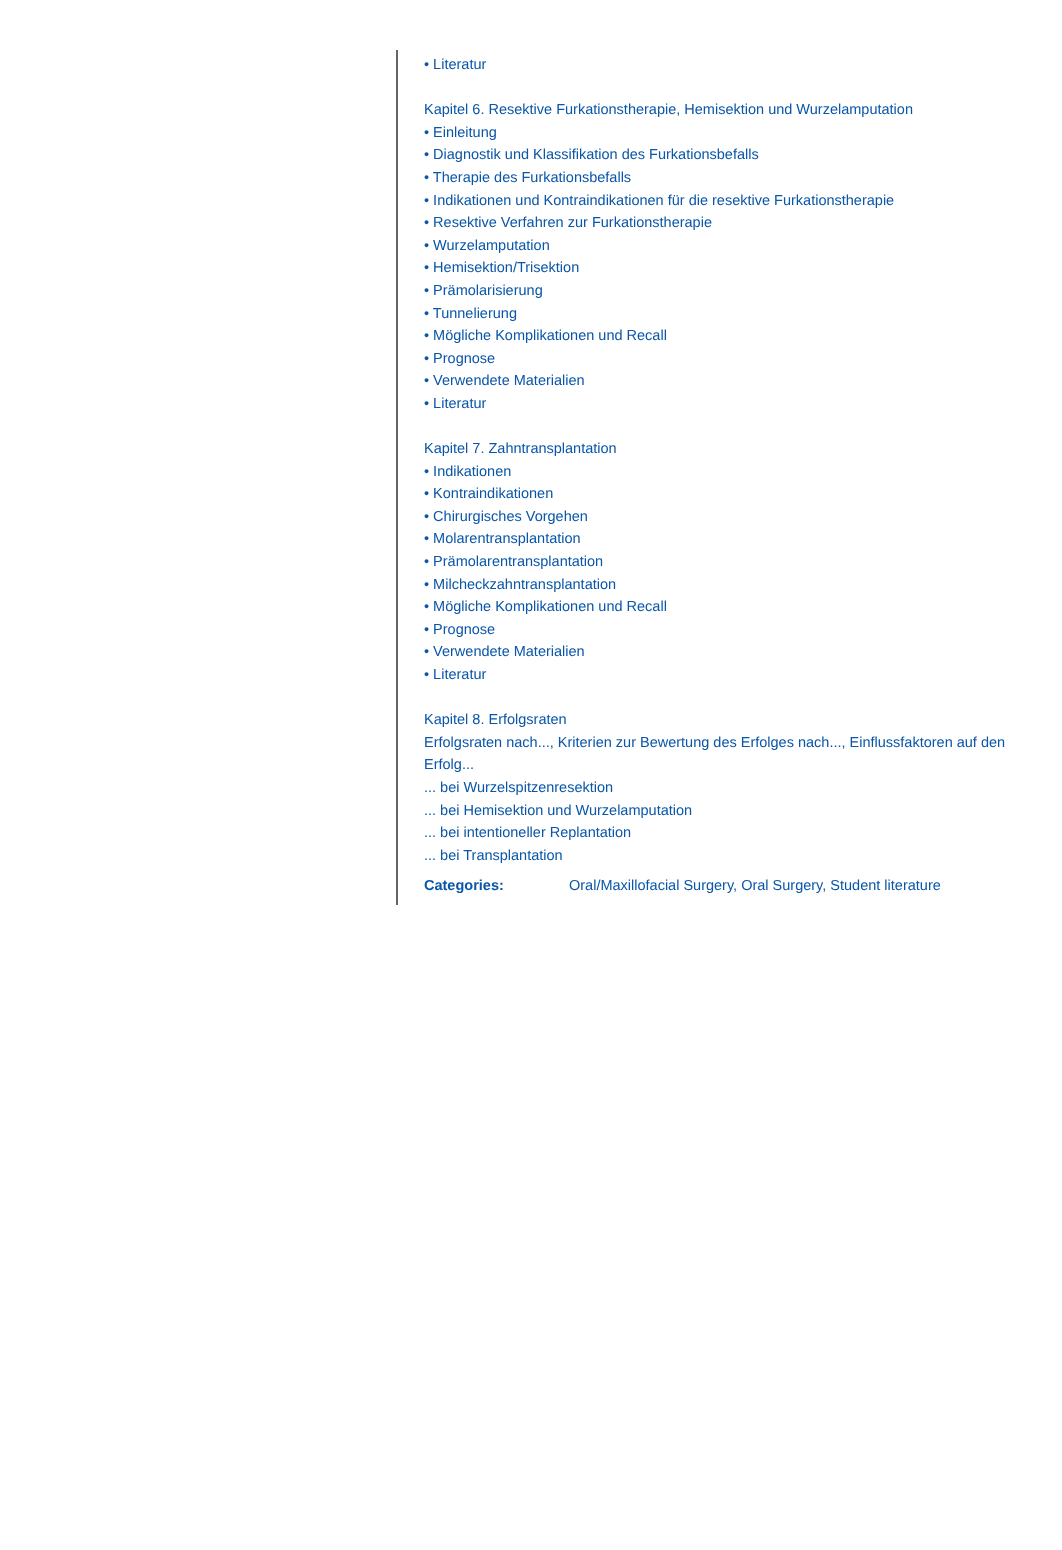• Literatur
Kapitel 6. Resektive Furkationstherapie, Hemisektion und Wurzelamputation
• Einleitung
• Diagnostik und Klassifikation des Furkationsbefalls
• Therapie des Furkationsbefalls
• Indikationen und Kontraindikationen für die resektive Furkationstherapie
• Resektive Verfahren zur Furkationstherapie
• Wurzelamputation
• Hemisektion/Trisektion
• Prämolarisierung
• Tunnelierung
• Mögliche Komplikationen und Recall
• Prognose
• Verwendete Materialien
• Literatur
Kapitel 7. Zahntransplantation
• Indikationen
• Kontraindikationen
• Chirurgisches Vorgehen
• Molarentransplantation
• Prämolarentransplantation
• Milcheckzahntransplantation
• Mögliche Komplikationen und Recall
• Prognose
• Verwendete Materialien
• Literatur
Kapitel 8. Erfolgsraten
Erfolgsraten nach..., Kriterien zur Bewertung des Erfolges nach..., Einflussfaktoren auf den Erfolg...
... bei Wurzelspitzenresektion
... bei Hemisektion und Wurzelamputation
... bei intentioneller Replantation
... bei Transplantation
Categories: Oral/Maxillofacial Surgery, Oral Surgery, Student literature